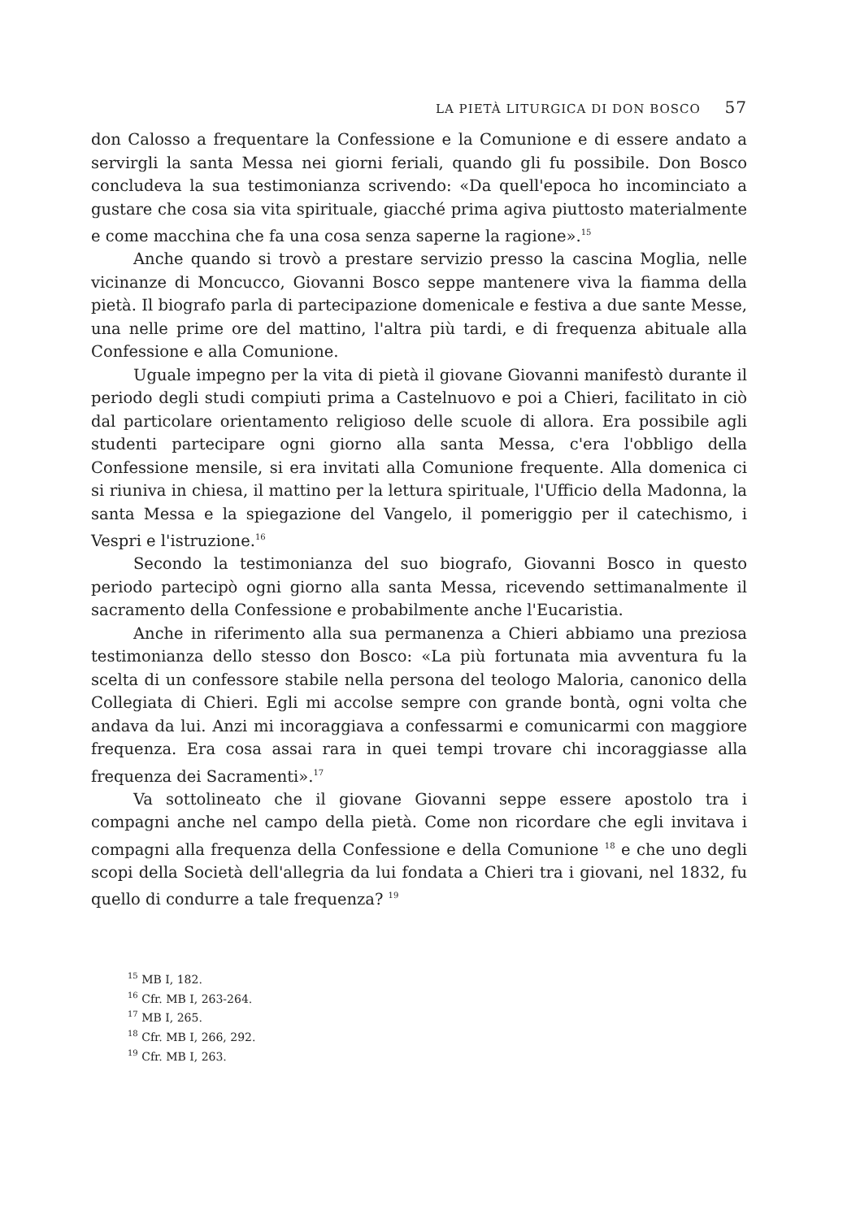LA PIETÀ LITURGICA DI DON BOSCO 57
don Calosso a frequentare la Confessione e la Comunione e di essere andato a servirgli la santa Messa nei giorni feriali, quando gli fu possibile. Don Bosco concludeva la sua testimonianza scrivendo: «Da quell'epoca ho incominciato a gustare che cosa sia vita spirituale, giacché prima agiva piuttosto materialmente e come macchina che fa una cosa senza saperne la ragione».<sup>15</sup>
Anche quando si trovò a prestare servizio presso la cascina Moglia, nelle vicinanze di Moncucco, Giovanni Bosco seppe mantenere viva la fiamma della pietà. Il biografo parla di partecipazione domenicale e festiva a due sante Messe, una nelle prime ore del mattino, l'altra più tardi, e di frequenza abituale alla Confessione e alla Comunione.
Uguale impegno per la vita di pietà il giovane Giovanni manifestò durante il periodo degli studi compiuti prima a Castelnuovo e poi a Chieri, facilitato in ciò dal particolare orientamento religioso delle scuole di allora. Era possibile agli studenti partecipare ogni giorno alla santa Messa, c'era l'obbligo della Confessione mensile, si era invitati alla Comunione frequente. Alla domenica ci si riuniva in chiesa, il mattino per la lettura spirituale, l'Ufficio della Madonna, la santa Messa e la spiegazione del Vangelo, il pomeriggio per il catechismo, i Vespri e l'istruzione.<sup>16</sup>
Secondo la testimonianza del suo biografo, Giovanni Bosco in questo periodo partecipò ogni giorno alla santa Messa, ricevendo settimanalmente il sacramento della Confessione e probabilmente anche l'Eucaristia.
Anche in riferimento alla sua permanenza a Chieri abbiamo una preziosa testimonianza dello stesso don Bosco: «La più fortunata mia avventura fu la scelta di un confessore stabile nella persona del teologo Maloria, canonico della Collegiata di Chieri. Egli mi accolse sempre con grande bontà, ogni volta che andava da lui. Anzi mi incoraggiava a confessarmi e comunicarmi con maggiore frequenza. Era cosa assai rara in quei tempi trovare chi incoraggiasse alla frequenza dei Sacramenti».<sup>17</sup>
Va sottolineato che il giovane Giovanni seppe essere apostolo tra i compagni anche nel campo della pietà. Come non ricordare che egli invitava i compagni alla frequenza della Confessione e della Comunione <sup>18</sup> e che uno degli scopi della Società dell'allegria da lui fondata a Chieri tra i giovani, nel 1832, fu quello di condurre a tale frequenza? <sup>19</sup>
<sup>15</sup> MB I, 182.
<sup>16</sup> Cfr. MB I, 263-264.
<sup>17</sup> MB I, 265.
<sup>18</sup> Cfr. MB I, 266, 292.
<sup>19</sup> Cfr. MB I, 263.